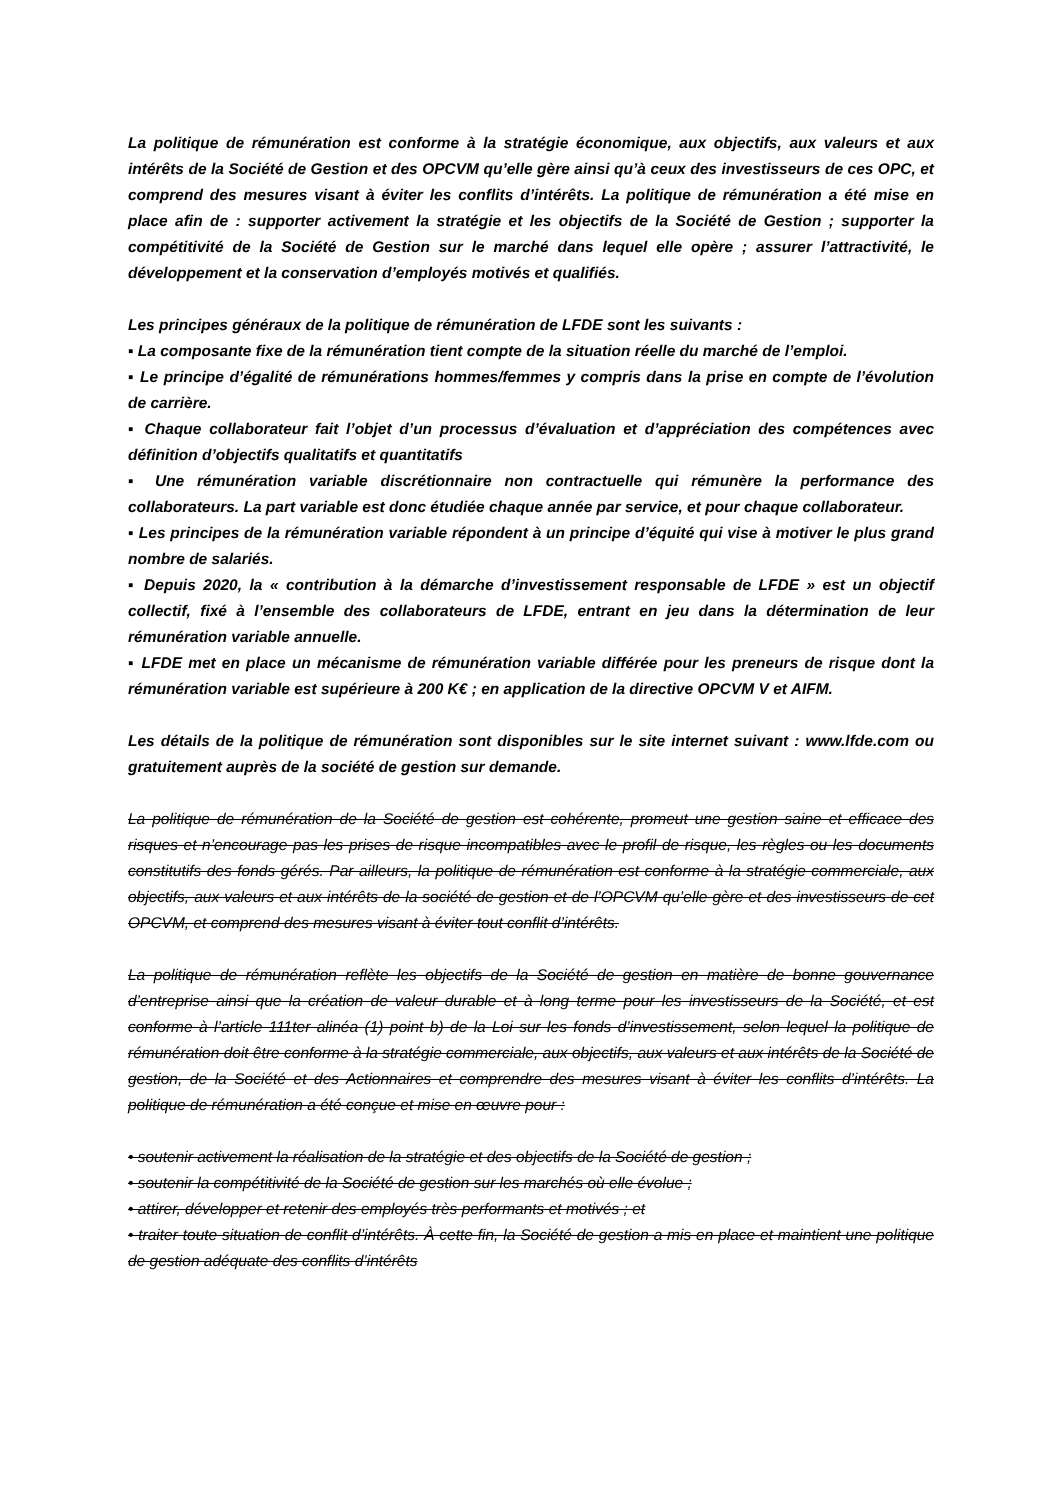La politique de rémunération est conforme à la stratégie économique, aux objectifs, aux valeurs et aux intérêts de la Société de Gestion et des OPCVM qu’elle gère ainsi qu’à ceux des investisseurs de ces OPC, et comprend des mesures visant à éviter les conflits d’intérêts. La politique de rémunération a été mise en place afin de : supporter activement la stratégie et les objectifs de la Société de Gestion ; supporter la compétitivité de la Société de Gestion sur le marché dans lequel elle opère ; assurer l’attractivité, le développement et la conservation d’employés motivés et qualifiés.
Les principes généraux de la politique de rémunération de LFDE sont les suivants :
▪ La composante fixe de la rémunération tient compte de la situation réelle du marché de l’emploi.
▪ Le principe d’égalité de rémunérations hommes/femmes y compris dans la prise en compte de l’évolution de carrière.
▪ Chaque collaborateur fait l’objet d’un processus d’évaluation et d’appréciation des compétences avec définition d’objectifs qualitatifs et quantitatifs
▪ Une rémunération variable discrétionnaire non contractuelle qui rémunère la performance des collaborateurs. La part variable est donc étudiée chaque année par service, et pour chaque collaborateur.
▪ Les principes de la rémunération variable répondent à un principe d’équité qui vise à motiver le plus grand nombre de salariés.
▪ Depuis 2020, la « contribution à la démarche d’investissement responsable de LFDE » est un objectif collectif, fixé à l’ensemble des collaborateurs de LFDE, entrant en jeu dans la détermination de leur rémunération variable annuelle.
▪ LFDE met en place un mécanisme de rémunération variable différée pour les preneurs de risque dont la rémunération variable est supérieure à 200 K€ ; en application de la directive OPCVM V et AIFM.
Les détails de la politique de rémunération sont disponibles sur le site internet suivant : www.lfde.com ou gratuitement auprès de la société de gestion sur demande.
La politique de rémunération de la Société de gestion est cohérente, promeut une gestion saine et efficace des risques et n’encourage pas les prises de risque incompatibles avec le profil de risque, les règles ou les documents constitutifs des fonds gérés. Par ailleurs, la politique de rémunération est conforme à la stratégie commerciale, aux objectifs, aux valeurs et aux intérêts de la société de gestion et de l’OPCVM qu’elle gère et des investisseurs de cet OPCVM, et comprend des mesures visant à éviter tout conflit d’intérêts.
La politique de rémunération reflète les objectifs de la Société de gestion en matière de bonne gouvernance d’entreprise ainsi que la création de valeur durable et à long terme pour les investisseurs de la Société, et est conforme à l’article 111ter alinéa (1) point b) de la Loi sur les fonds d’investissement, selon lequel la politique de rémunération doit être conforme à la stratégie commerciale, aux objectifs, aux valeurs et aux intérêts de la Société de gestion, de la Société et des Actionnaires et comprendre des mesures visant à éviter les conflits d’intérêts. La politique de rémunération a été conçue et mise en œuvre pour :
• soutenir activement la réalisation de la stratégie et des objectifs de la Société de gestion ;
• soutenir la compétitivité de la Société de gestion sur les marchés où elle évolue ;
• attirer, développer et retenir des employés très performants et motivés ; et
• traiter toute situation de conflit d’intérêts. À cette fin, la Société de gestion a mis en place et maintient une politique de gestion adéquate des conflits d’intérêts